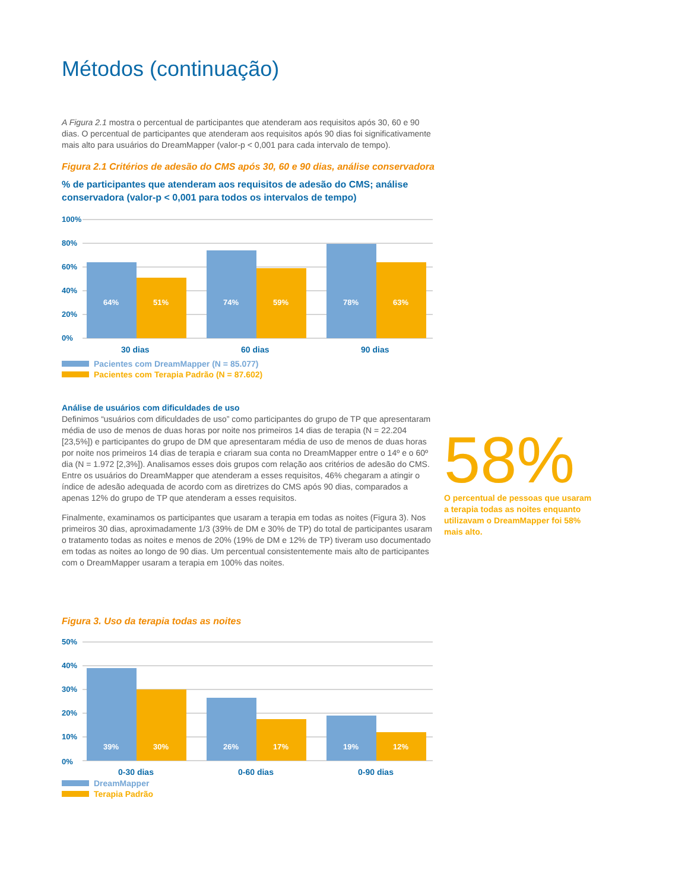Métodos (continuação)
A Figura 2.1 mostra o percentual de participantes que atenderam aos requisitos após 30, 60 e 90 dias. O percentual de participantes que atenderam aos requisitos após 90 dias foi significativamente mais alto para usuários do DreamMapper (valor-p < 0,001 para cada intervalo de tempo).
Figura 2.1 Critérios de adesão do CMS após 30, 60 e 90 dias, análise conservadora
% de participantes que atenderam aos requisitos de adesão do CMS; análise conservadora (valor-p < 0,001 para todos os intervalos de tempo)
100%
80%
60%
40%
20%
0%
64%
51%
74%
59%
78%
63%
30 dias
60 dias
90 dias
Pacientes com DreamMapper (N = 85.077)
Pacientes com Terapia Padrão (N = 87.602)
Análise de usuários com dificuldades de uso
Definimos “usuários com dificuldades de uso” como participantes do grupo de TP que apresentaram média de uso de menos de duas horas por noite nos primeiros 14 dias de terapia (N = 22.204 [23,5%]) e participantes do grupo de DM que apresentaram média de uso de menos de duas horas por noite nos primeiros 14 dias de terapia e criaram sua conta no DreamMapper entre o 14º e o 60º dia (N = 1.972 [2,3%]). Analisamos esses dois grupos com relação aos critérios de adesão do CMS. Entre os usuários do DreamMapper que atenderam a esses requisitos, 46% chegaram a atingir o índice de adesão adequada de acordo com as diretrizes do CMS após 90 dias, comparados a apenas 12% do grupo de TP que atenderam a esses requisitos.
Finalmente, examinamos os participantes que usaram a terapia em todas as noites (Figura 3). Nos primeiros 30 dias, aproximadamente 1/3 (39% de DM e 30% de TP) do total de participantes usaram o tratamento todas as noites e menos de 20% (19% de DM e 12% de TP) tiveram uso documentado em todas as noites ao longo de 90 dias. Um percentual consistentemente mais alto de participantes com o DreamMapper usaram a terapia em 100% das noites.
Figura 3. Uso da terapia todas as noites
50%
40%
30%
20%
10%
0%
39%
30%
26%
17%
19%
12%
0-30 dias
0-60 dias
0-90 dias
DreamMapper
Terapia Padrão
58%
O percentual de pessoas que usaram a terapia todas as noites enquanto utilizavam o DreamMapper foi 58% mais alto.